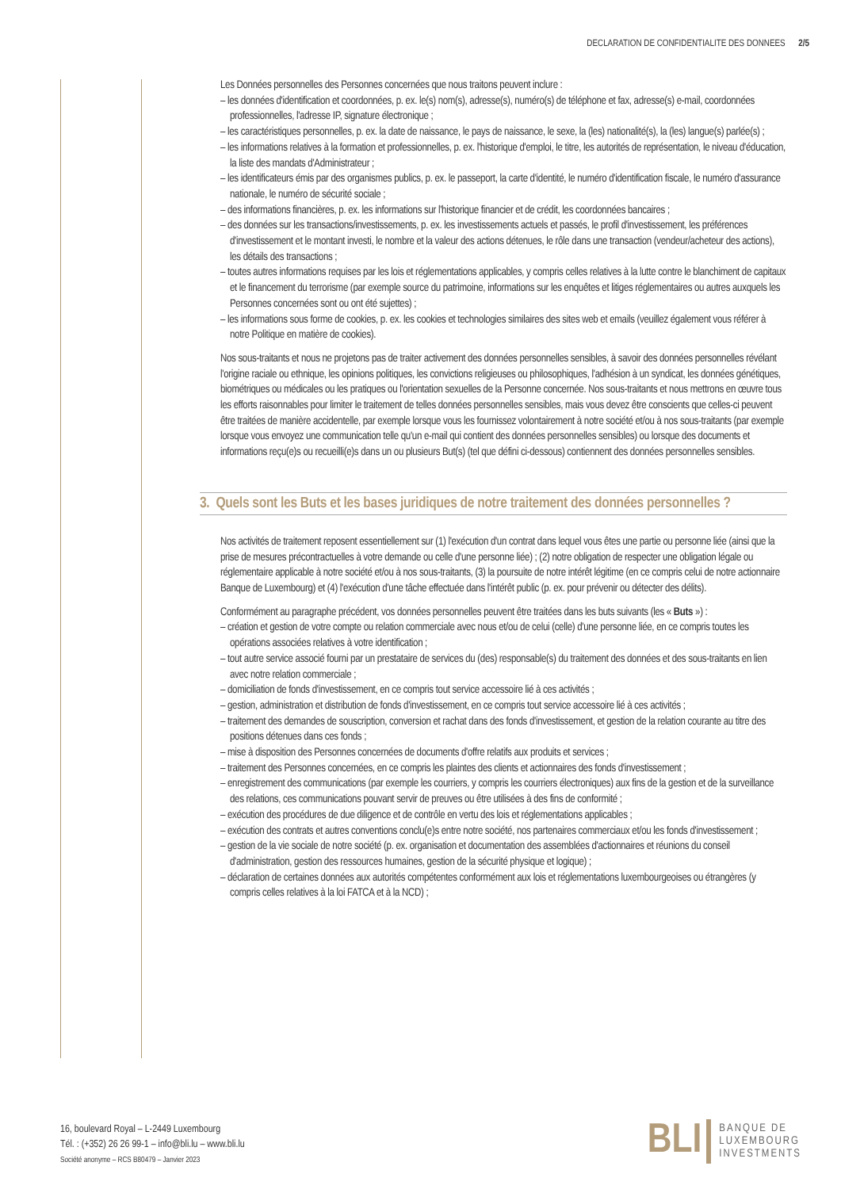DECLARATION DE CONFIDENTIALITE DES DONNEES 2/5
Les Données personnelles des Personnes concernées que nous traitons peuvent inclure :
– les données d'identification et coordonnées, p. ex. le(s) nom(s), adresse(s), numéro(s) de téléphone et fax, adresse(s) e-mail, coordonnées professionnelles, l'adresse IP, signature électronique ;
– les caractéristiques personnelles, p. ex. la date de naissance, le pays de naissance, le sexe, la (les) nationalité(s), la (les) langue(s) parlée(s) ;
– les informations relatives à la formation et professionnelles, p. ex. l'historique d'emploi, le titre, les autorités de représentation, le niveau d'éducation, la liste des mandats d'Administrateur ;
– les identificateurs émis par des organismes publics, p. ex. le passeport, la carte d'identité, le numéro d'identification fiscale, le numéro d'assurance nationale, le numéro de sécurité sociale ;
– des informations financières, p. ex. les informations sur l'historique financier et de crédit, les coordonnées bancaires ;
– des données sur les transactions/investissements, p. ex. les investissements actuels et passés, le profil d'investissement, les préférences d'investissement et le montant investi, le nombre et la valeur des actions détenues, le rôle dans une transaction (vendeur/acheteur des actions), les détails des transactions ;
– toutes autres informations requises par les lois et réglementations applicables, y compris celles relatives à la lutte contre le blanchiment de capitaux et le financement du terrorisme (par exemple source du patrimoine, informations sur les enquêtes et litiges réglementaires ou autres auxquels les Personnes concernées sont ou ont été sujettes) ;
– les informations sous forme de cookies, p. ex. les cookies et technologies similaires des sites web et emails (veuillez également vous référer à notre Politique en matière de cookies).
Nos sous-traitants et nous ne projetons pas de traiter activement des données personnelles sensibles, à savoir des données personnelles révélant l'origine raciale ou ethnique, les opinions politiques, les convictions religieuses ou philosophiques, l'adhésion à un syndicat, les données génétiques, biométriques ou médicales ou les pratiques ou l'orientation sexuelles de la Personne concernée. Nos sous-traitants et nous mettrons en œuvre tous les efforts raisonnables pour limiter le traitement de telles données personnelles sensibles, mais vous devez être conscients que celles-ci peuvent être traitées de manière accidentelle, par exemple lorsque vous les fournissez volontairement à notre société et/ou à nos sous-traitants (par exemple lorsque vous envoyez une communication telle qu'un e-mail qui contient des données personnelles sensibles) ou lorsque des documents et informations reçu(e)s ou recueilli(e)s dans un ou plusieurs But(s) (tel que défini ci-dessous) contiennent des données personnelles sensibles.
3. Quels sont les Buts et les bases juridiques de notre traitement des données personnelles ?
Nos activités de traitement reposent essentiellement sur (1) l'exécution d'un contrat dans lequel vous êtes une partie ou personne liée (ainsi que la prise de mesures précontractuelles à votre demande ou celle d'une personne liée) ; (2) notre obligation de respecter une obligation légale ou réglementaire applicable à notre société et/ou à nos sous-traitants, (3) la poursuite de notre intérêt légitime (en ce compris celui de notre actionnaire Banque de Luxembourg) et (4) l'exécution d'une tâche effectuée dans l'intérêt public (p. ex. pour prévenir ou détecter des délits).
Conformément au paragraphe précédent, vos données personnelles peuvent être traitées dans les buts suivants (les « Buts ») :
– création et gestion de votre compte ou relation commerciale avec nous et/ou de celui (celle) d'une personne liée, en ce compris toutes les opérations associées relatives à votre identification ;
– tout autre service associé fourni par un prestataire de services du (des) responsable(s) du traitement des données et des sous-traitants en lien avec notre relation commerciale ;
– domiciliation de fonds d'investissement, en ce compris tout service accessoire lié à ces activités ;
– gestion, administration et distribution de fonds d'investissement, en ce compris tout service accessoire lié à ces activités ;
– traitement des demandes de souscription, conversion et rachat dans des fonds d'investissement, et gestion de la relation courante au titre des positions détenues dans ces fonds ;
– mise à disposition des Personnes concernées de documents d'offre relatifs aux produits et services ;
– traitement des Personnes concernées, en ce compris les plaintes des clients et actionnaires des fonds d'investissement ;
– enregistrement des communications (par exemple les courriers, y compris les courriers électroniques) aux fins de la gestion et de la surveillance des relations, ces communications pouvant servir de preuves ou être utilisées à des fins de conformité ;
– exécution des procédures de due diligence et de contrôle en vertu des lois et réglementations applicables ;
– exécution des contrats et autres conventions conclu(e)s entre notre société, nos partenaires commerciaux et/ou les fonds d'investissement ;
– gestion de la vie sociale de notre société (p. ex. organisation et documentation des assemblées d'actionnaires et réunions du conseil d'administration, gestion des ressources humaines, gestion de la sécurité physique et logique) ;
– déclaration de certaines données aux autorités compétentes conformément aux lois et réglementations luxembourgeoises ou étrangères (y compris celles relatives à la loi FATCA et à la NCD) ;
16, boulevard Royal – L-2449 Luxembourg
Tél. : (+352) 26 26 99-1 – info@bli.lu – www.bli.lu
Société anonyme – RCS B80479 – Janvier 2023
BLI BANQUE DE
LUXEMBOURG
INVESTMENTS